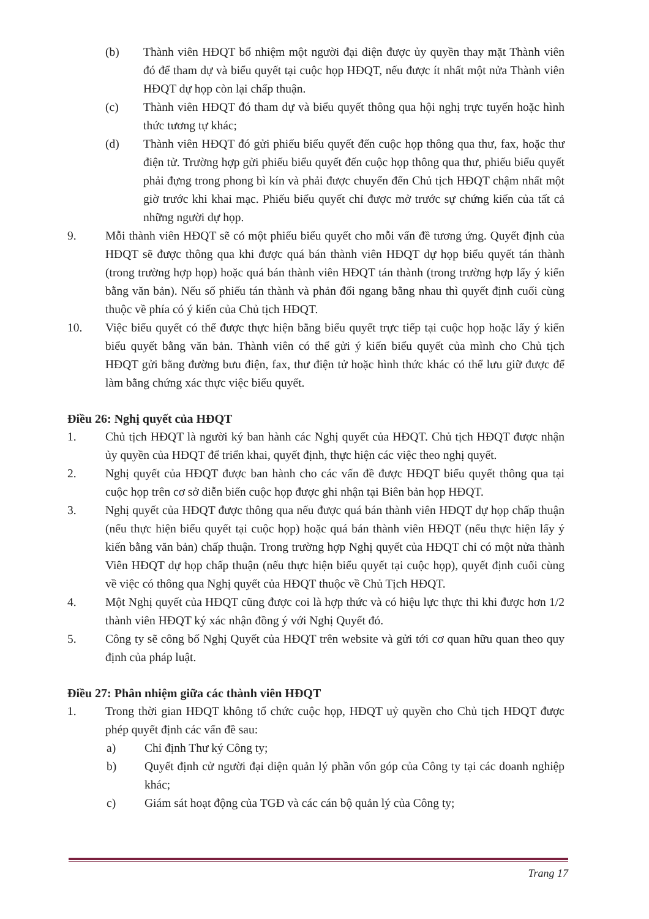(b) Thành viên HĐQT bổ nhiệm một người đại diện được ủy quyền thay mặt Thành viên đó để tham dự và biểu quyết tại cuộc họp HĐQT, nếu được ít nhất một nửa Thành viên HĐQT dự họp còn lại chấp thuận.
(c) Thành viên HĐQT đó tham dự và biểu quyết thông qua hội nghị trực tuyến hoặc hình thức tương tự khác;
(d) Thành viên HĐQT đó gửi phiếu biểu quyết đến cuộc họp thông qua thư, fax, hoặc thư điện tử. Trường hợp gửi phiếu biểu quyết đến cuộc họp thông qua thư, phiếu biểu quyết phải đựng trong phong bì kín và phải được chuyển đến Chủ tịch HĐQT chậm nhất một giờ trước khi khai mạc. Phiếu biểu quyết chỉ được mở trước sự chứng kiến của tất cả những người dự họp.
9. Mỗi thành viên HĐQT sẽ có một phiếu biểu quyết cho mỗi vấn đề tương ứng. Quyết định của HĐQT sẽ được thông qua khi được quá bán thành viên HĐQT dự họp biểu quyết tán thành (trong trường hợp họp) hoặc quá bán thành viên HĐQT tán thành (trong trường hợp lấy ý kiến bằng văn bản). Nếu số phiếu tán thành và phản đối ngang bằng nhau thì quyết định cuối cùng thuộc về phía có ý kiến của Chủ tịch HĐQT.
10. Việc biểu quyết có thể được thực hiện bằng biểu quyết trực tiếp tại cuộc họp hoặc lấy ý kiến biểu quyết bằng văn bản. Thành viên có thể gửi ý kiến biểu quyết của mình cho Chủ tịch HĐQT gửi bằng đường bưu điện, fax, thư điện tử hoặc hình thức khác có thể lưu giữ được để làm bằng chứng xác thực việc biểu quyết.
Điều 26: Nghị quyết của HĐQT
1. Chủ tịch HĐQT là người ký ban hành các Nghị quyết của HĐQT. Chủ tịch HĐQT được nhận ủy quyền của HĐQT để triển khai, quyết định, thực hiện các việc theo nghị quyết.
2. Nghị quyết của HĐQT được ban hành cho các vấn đề được HĐQT biểu quyết thông qua tại cuộc họp trên cơ sở diễn biến cuộc họp được ghi nhận tại Biên bản họp HĐQT.
3. Nghị quyết của HĐQT được thông qua nếu được quá bán thành viên HĐQT dự họp chấp thuận (nếu thực hiện biểu quyết tại cuộc họp) hoặc quá bán thành viên HĐQT (nếu thực hiện lấy ý kiến bằng văn bản) chấp thuận. Trong trường hợp Nghị quyết của HĐQT chỉ có một nửa thành Viên HĐQT dự họp chấp thuận (nếu thực hiện biểu quyết tại cuộc họp), quyết định cuối cùng về việc có thông qua Nghị quyết của HĐQT thuộc về Chủ Tịch HĐQT.
4. Một Nghị quyết của HĐQT cũng được coi là hợp thức và có hiệu lực thực thi khi được hơn 1/2 thành viên HĐQT ký xác nhận đồng ý với Nghị Quyết đó.
5. Công ty sẽ công bố Nghị Quyết của HĐQT trên website và gửi tới cơ quan hữu quan theo quy định của pháp luật.
Điều 27: Phân nhiệm giữa các thành viên HĐQT
1. Trong thời gian HĐQT không tổ chức cuộc họp, HĐQT uỷ quyền cho Chủ tịch HĐQT được phép quyết định các vấn đề sau:
a) Chỉ định Thư ký Công ty;
b) Quyết định cử người đại diện quản lý phần vốn góp của Công ty tại các doanh nghiệp khác;
c) Giám sát hoạt động của TGĐ và các cán bộ quản lý của Công ty;
Trang 17